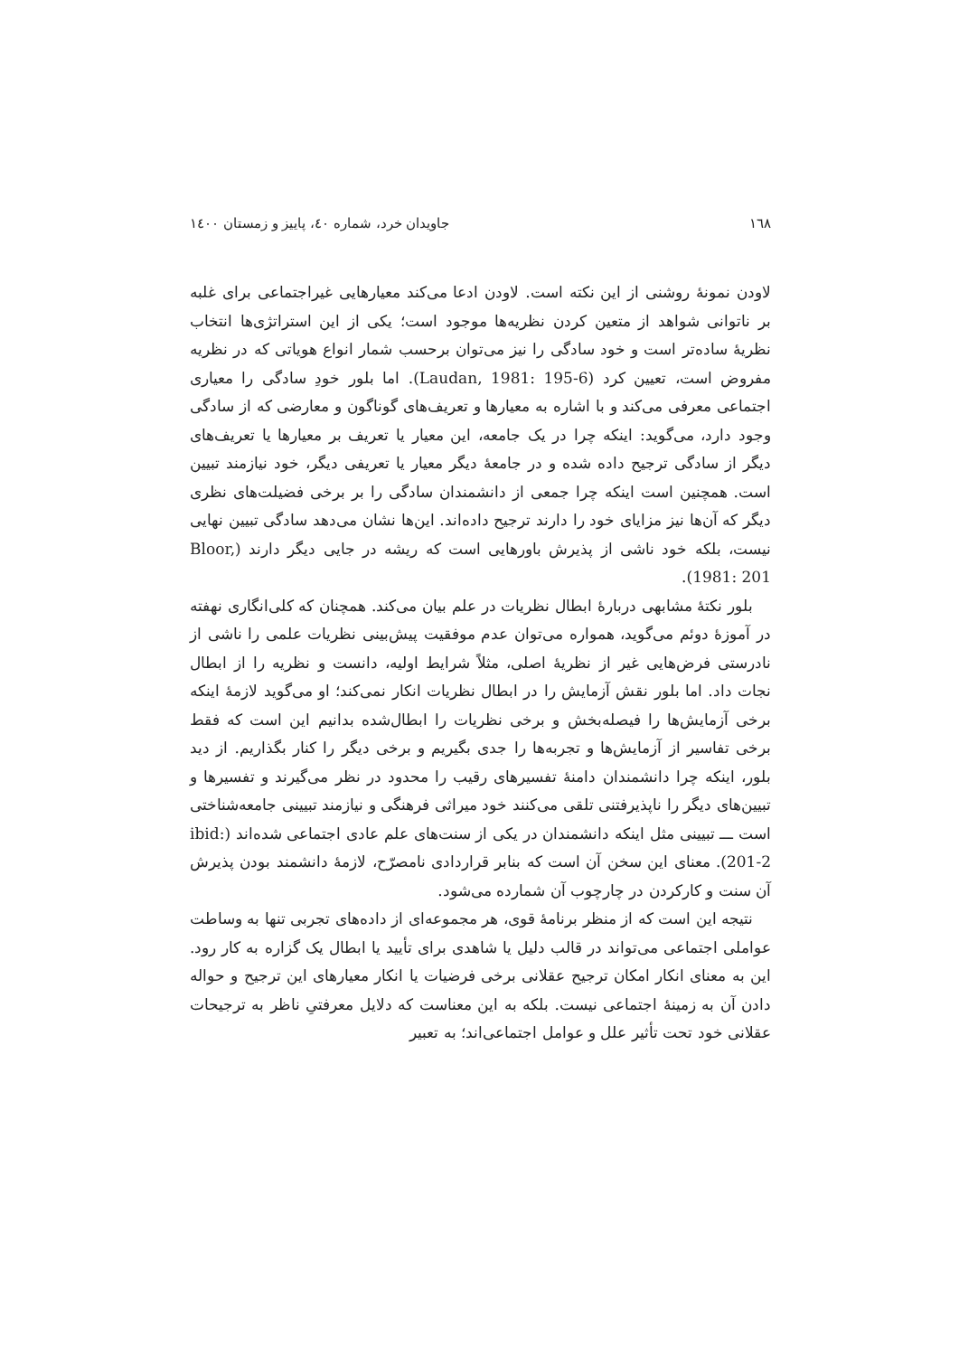۱٦۸ جاویدان خرد، شماره ٤۰، پاییز و زمستان ۱٤۰۰
لاودن نمونهٔ روشنی از این نکته است. لاودن ادعا می‌کند معیارهایی غیراجتماعی برای غلبه بر ناتوانی شواهد از متعین کردن نظریه‌ها موجود است؛ یکی از این استراتژی‌ها انتخاب نظریهٔ ساده‌تر است و خود سادگی را نیز می‌توان برحسب شمار انواع هویاتی که در نظریه مفروض است، تعیین کرد (Laudan, 1981: 195-6). اما بلور خودِ سادگی را معیاری اجتماعی معرفی می‌کند و با اشاره به معیارها و تعریف‌های گوناگون و معارضی که از سادگی وجود دارد، می‌گوید: اینکه چرا در یک جامعه، این معیار یا تعریف بر معیارها یا تعریف‌های دیگر از سادگی ترجیح داده شده و در جامعهٔ دیگر معیار یا تعریفی دیگر، خود نیازمند تبیین است. همچنین است اینکه چرا جمعی از دانشمندان سادگی را بر برخی فضیلت‌های نظری دیگر که آن‌ها نیز مزایای خود را دارند ترجیح داده‌اند. این‌ها نشان می‌دهد سادگی تبیین نهایی نیست، بلکه خود ناشی از پذیرش باورهایی است که ریشه در جایی دیگر دارند (Bloor, 1981: 201).
بلور نکتهٔ مشابهی دربارهٔ ابطال نظریات در علم بیان می‌کند. همچنان که کلی‌انگاری نهفته در آموزهٔ دوئم می‌گوید، همواره می‌توان عدم موفقیت پیش‌بینی نظریات علمی را ناشی از نادرستی فرض‌هایی غیر از نظریهٔ اصلی، مثلاً شرایط اولیه، دانست و نظریه را از ابطال نجات داد. اما بلور نقش آزمایش را در ابطال نظریات انکار نمی‌کند؛ او می‌گوید لازمهٔ اینکه برخی آزمایش‌ها را فیصله‌بخش و برخی نظریات را ابطال‌شده بدانیم این است که فقط برخی تفاسیر از آزمایش‌ها و تجربه‌ها را جدی بگیریم و برخی دیگر را کنار بگذاریم. از دید بلور، اینکه چرا دانشمندان دامنهٔ تفسیرهای رقیب را محدود در نظر می‌گیرند و تفسیرها و تبیین‌های دیگر را ناپذیرفتنی تلقی می‌کنند خود میراثی فرهنگی و نیازمند تبیینی جامعه‌شناختی است ـــ تبیینی مثل اینکه دانشمندان در یکی از سنت‌های علم عادی اجتماعی شده‌اند (ibid: 201-2). معنای این سخن آن است که بنابر قراردادی نامصرّح، لازمهٔ دانشمند بودن پذیرش آن سنت و کارکردن در چارچوب آن شمارده می‌شود.
نتیجه این است که از منظر برنامهٔ قوی، هر مجموعه‌ای از داده‌های تجربی تنها به وساطت عواملی اجتماعی می‌تواند در قالب دلیل یا شاهدی برای تأیید یا ابطال یک گزاره به کار رود. این به معنای انکار امکان ترجیح عقلانی برخی فرضیات یا انکار معیارهای این ترجیح و حواله دادن آن به زمینهٔ اجتماعی نیست. بلکه به این معناست که دلایل معرفتیِ ناظر به ترجیحات عقلانی خود تحت تأثیر علل و عوامل اجتماعی‌اند؛ به تعبیر